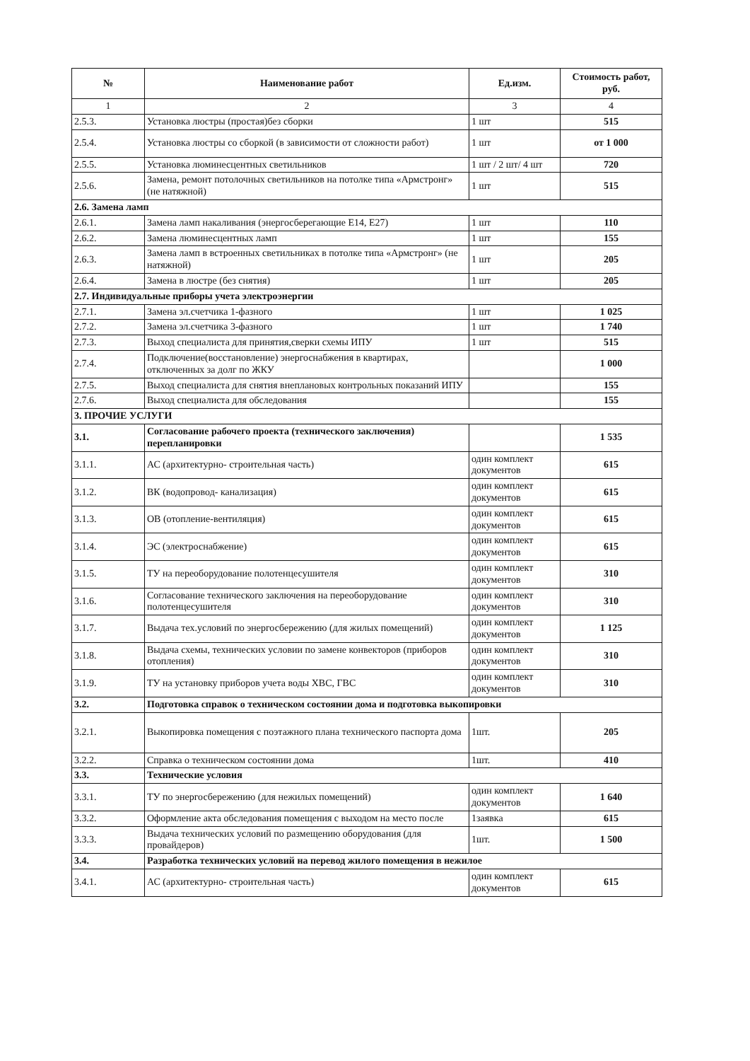| № | Наименование работ | Ед.изм. | Стоимость работ, руб. |
| --- | --- | --- | --- |
| 1 | 2 | 3 | 4 |
| 2.5.3. | Установка люстры (простая)без сборки | 1 шт | 515 |
| 2.5.4. | Установка люстры со сборкой (в зависимости от сложности работ) | 1 шт | от 1 000 |
| 2.5.5. | Установка люминесцентных светильников | 1 шт / 2 шт/ 4 шт | 720 |
| 2.5.6. | Замена, ремонт потолочных светильников на потолке типа «Армстронг» (не натяжной) | 1 шт | 515 |
| 2.6. Замена ламп | | | |
| 2.6.1. | Замена ламп накаливания (энергосберегающие Е14, Е27) | 1 шт | 110 |
| 2.6.2. | Замена люминесцентных ламп | 1 шт | 155 |
| 2.6.3. | Замена ламп в встроенных светильниках в потолке типа «Армстронг» (не натяжной) | 1 шт | 205 |
| 2.6.4. | Замена в люстре (без снятия) | 1 шт | 205 |
| 2.7. Индивидуальные приборы учета электроэнергии | | | |
| 2.7.1. | Замена эл.счетчика 1-фазного | 1 шт | 1 025 |
| 2.7.2. | Замена эл.счетчика 3-фазного | 1 шт | 1 740 |
| 2.7.3. | Выход специалиста для принятия,сверки схемы ИПУ | 1 шт | 515 |
| 2.7.4. | Подключение(восстановление) энергоснабжения в квартирах, отключенных за долг по ЖКУ | | 1 000 |
| 2.7.5. | Выход специалиста для снятия внеплановых контрольных показаний ИПУ | | 155 |
| 2.7.6. | Выход специалиста для обследования | | 155 |
| 3. ПРОЧИЕ УСЛУГИ | | | |
| 3.1. | Согласование рабочего проекта (технического заключения) перепланировки | | 1 535 |
| 3.1.1. | АС (архитектурно- строительная часть) | один комплект документов | 615 |
| 3.1.2. | ВК (водопровод- канализация) | один комплект документов | 615 |
| 3.1.3. | ОВ (отопление-вентиляция) | один комплект документов | 615 |
| 3.1.4. | ЭС (электроснабжение) | один комплект документов | 615 |
| 3.1.5. | ТУ на переоборудование полотенцесушителя | один комплект документов | 310 |
| 3.1.6. | Согласование технического заключения на переоборудование полотенцесушителя | один комплект документов | 310 |
| 3.1.7. | Выдача тех.условий по энергосбережению (для жилых помещений) | один комплект документов | 1 125 |
| 3.1.8. | Выдача схемы, технических условии по замене конвекторов (приборов отопления) | один комплект документов | 310 |
| 3.1.9. | ТУ на установку приборов учета воды ХВС, ГВС | один комплект документов | 310 |
| 3.2. | Подготовка справок о техническом состоянии дома и подготовка выкопировки | | |
| 3.2.1. | Выкопировка помещения с поэтажного плана технического паспорта дома | 1шт. | 205 |
| 3.2.2. | Справка о техническом состоянии дома | 1шт. | 410 |
| 3.3. | Технические условия | | |
| 3.3.1. | ТУ по энергосбережению (для нежилых помещений) | один комплект документов | 1 640 |
| 3.3.2. | Оформление акта обследования помещения с выходом на место после | 1заявка | 615 |
| 3.3.3. | Выдача технических условий по размещению оборудования (для провайдеров) | 1шт. | 1 500 |
| 3.4. | Разработка технических условий на перевод жилого помещения в нежилое | | |
| 3.4.1. | АС (архитектурно- строительная часть) | один комплект документов | 615 |